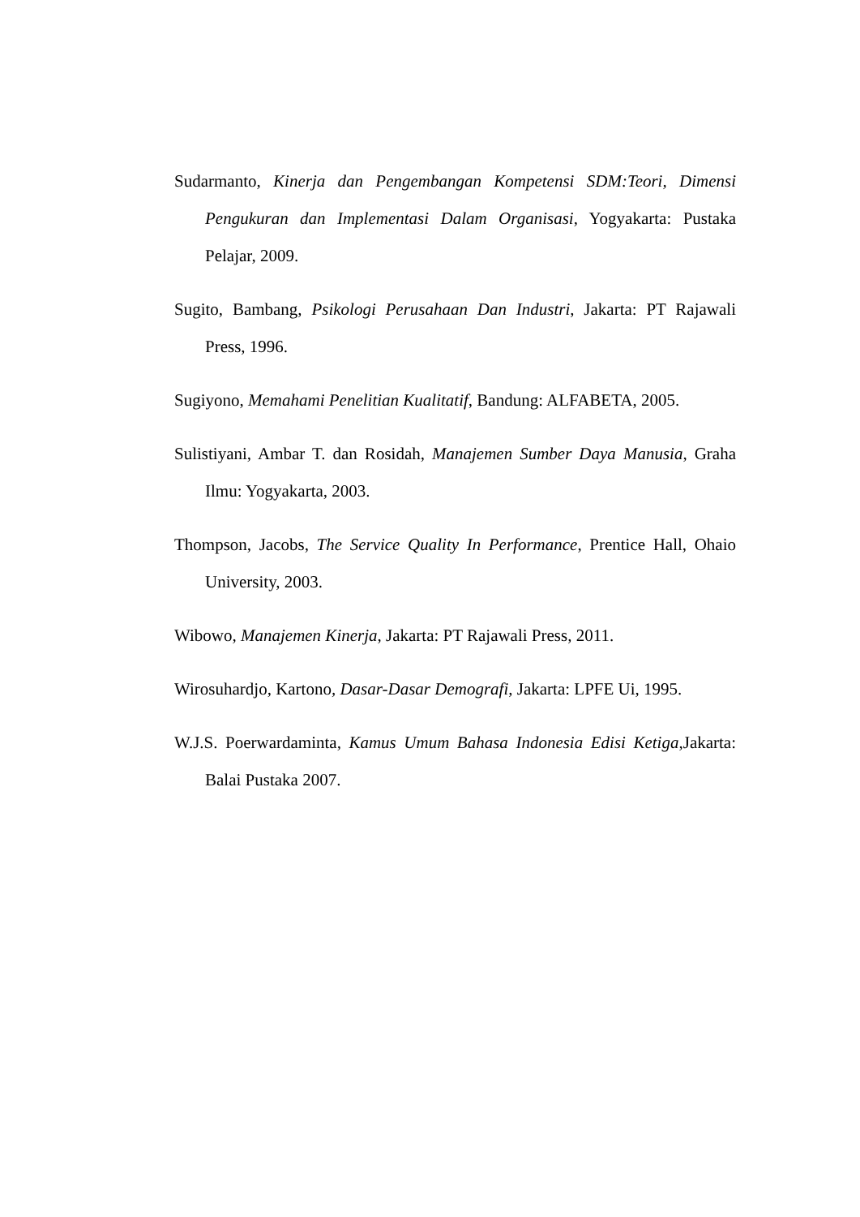Sudarmanto, Kinerja dan Pengembangan Kompetensi SDM:Teori, Dimensi Pengukuran dan Implementasi Dalam Organisasi, Yogyakarta: Pustaka Pelajar, 2009.
Sugito, Bambang, Psikologi Perusahaan Dan Industri, Jakarta: PT Rajawali Press, 1996.
Sugiyono, Memahami Penelitian Kualitatif, Bandung: ALFABETA, 2005.
Sulistiyani, Ambar T. dan Rosidah, Manajemen Sumber Daya Manusia, Graha Ilmu: Yogyakarta, 2003.
Thompson, Jacobs, The Service Quality In Performance, Prentice Hall, Ohaio University, 2003.
Wibowo, Manajemen Kinerja, Jakarta: PT Rajawali Press, 2011.
Wirosuhardjo, Kartono, Dasar-Dasar Demografi, Jakarta: LPFE Ui, 1995.
W.J.S. Poerwardaminta, Kamus Umum Bahasa Indonesia Edisi Ketiga,Jakarta: Balai Pustaka 2007.